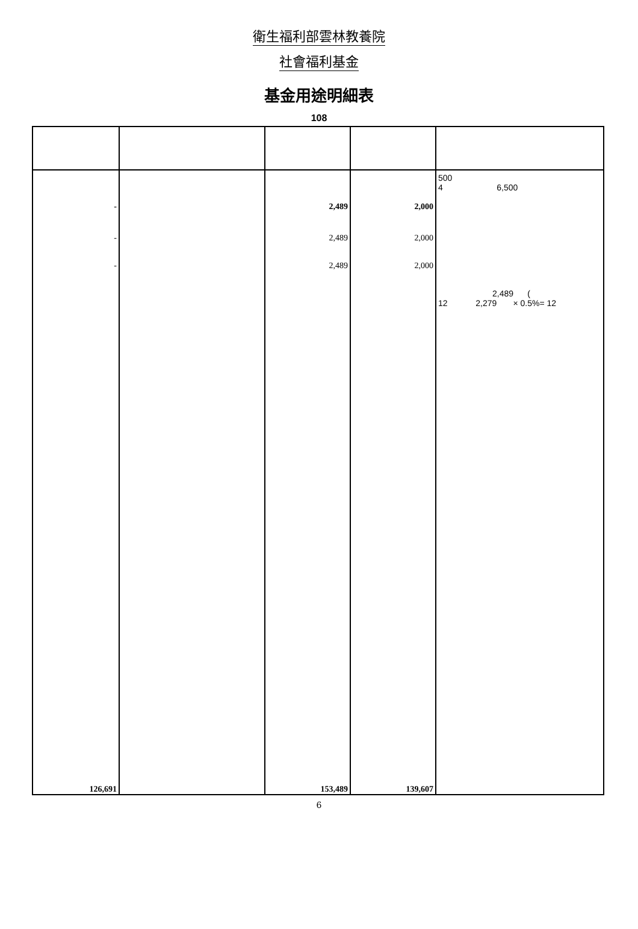衛生福利部雲林教養院
社會福利基金
基金用途明細表
108
| - - - | | 2,489 2,489 2,489 | 2,000 2,000 2,000 | 500 4 6,500 2,489 ( 12 2,279 × 0.5%= 12 |
| 126,691 | | 153,489 | 139,607 | |
6